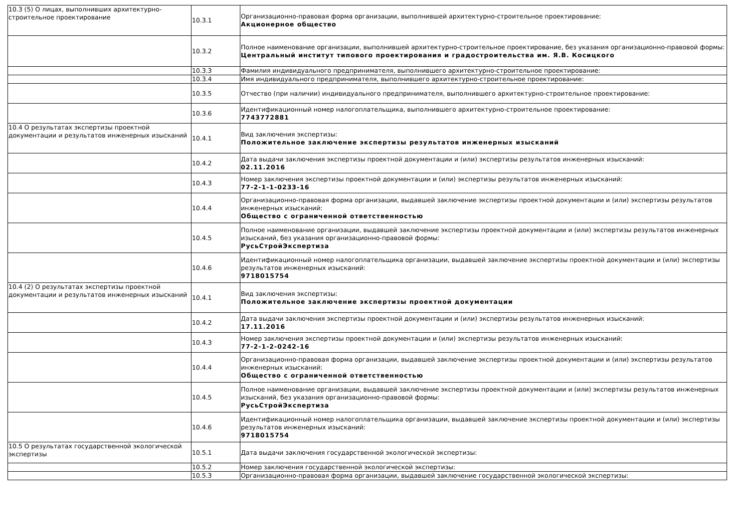| 10.3 (5) О лицах, выполнивших архитектурно-строительное проектирование | 10.3.1 | Организационно-правовая форма организации, выполнившей архитектурно-строительное проектирование: Акционерное общество |
| | 10.3.2 | Полное наименование организации, выполнившей архитектурно-строительное проектирование, без указания организационно-правовой формы: Центральный институт типового проектирования и градостроительства им. Я.В. Косицкого |
| | 10.3.3 | Фамилия индивидуального предпринимателя, выполнившего архитектурно-строительное проектирование: |
| | 10.3.4 | Имя индивидуального предпринимателя, выполнившего архитектурно-строительное проектирование: |
| | 10.3.5 | Отчество (при наличии) индивидуального предпринимателя, выполнившего архитектурно-строительное проектирование: |
| | 10.3.6 | Идентификационный номер налогоплательщика, выполнившего архитектурно-строительное проектирование: 7743772881 |
| 10.4 О результатах экспертизы проектной документации и результатов инженерных изысканий | 10.4.1 | Вид заключения экспертизы: Положительное заключение экспертизы результатов инженерных изысканий |
| | 10.4.2 | Дата выдачи заключения экспертизы проектной документации и (или) экспертизы результатов инженерных изысканий: 02.11.2016 |
| | 10.4.3 | Номер заключения экспертизы проектной документации и (или) экспертизы результатов инженерных изысканий: 77-2-1-1-0233-16 |
| | 10.4.4 | Организационно-правовая форма организации, выдавшей заключение экспертизы проектной документации и (или) экспертизы результатов инженерных изысканий: Общество с ограниченной ответственностью |
| | 10.4.5 | Полное наименование организации, выдавшей заключение экспертизы проектной документации и (или) экспертизы результатов инженерных изысканий, без указания организационно-правовой формы: РусьСтройЭкспертиза |
| | 10.4.6 | Идентификационный номер налогоплательщика организации, выдавшей заключение экспертизы проектной документации и (или) экспертизы результатов инженерных изысканий: 9718015754 |
| 10.4 (2) О результатах экспертизы проектной документации и результатов инженерных изысканий | 10.4.1 | Вид заключения экспертизы: Положительное заключение экспертизы проектной документации |
| | 10.4.2 | Дата выдачи заключения экспертизы проектной документации и (или) экспертизы результатов инженерных изысканий: 17.11.2016 |
| | 10.4.3 | Номер заключения экспертизы проектной документации и (или) экспертизы результатов инженерных изысканий: 77-2-1-2-0242-16 |
| | 10.4.4 | Организационно-правовая форма организации, выдавшей заключение экспертизы проектной документации и (или) экспертизы результатов инженерных изысканий: Общество с ограниченной ответственностью |
| | 10.4.5 | Полное наименование организации, выдавшей заключение экспертизы проектной документации и (или) экспертизы результатов инженерных изысканий, без указания организационно-правовой формы: РусьСтройЭкспертиза |
| | 10.4.6 | Идентификационный номер налогоплательщика организации, выдавшей заключение экспертизы проектной документации и (или) экспертизы результатов инженерных изысканий: 9718015754 |
| 10.5 О результатах государственной экологической экспертизы | 10.5.1 | Дата выдачи заключения государственной экологической экспертизы: |
| | 10.5.2 | Номер заключения государственной экологической экспертизы: |
| | 10.5.3 | Организационно-правовая форма организации, выдавшей заключение государственной экологической экспертизы: |